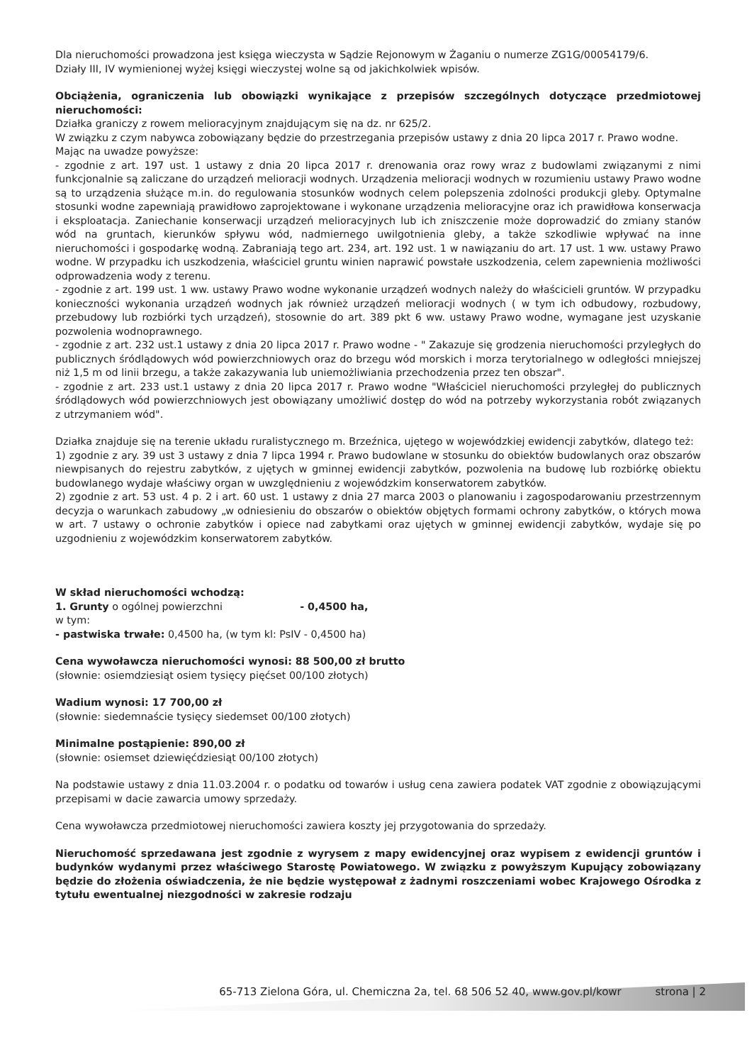Dla nieruchomości prowadzona jest księga wieczysta w Sądzie Rejonowym w Żaganiu o numerze ZG1G/00054179/6.
Działy III, IV wymienionej wyżej księgi wieczystej wolne są od jakichkolwiek wpisów.
Obciążenia, ograniczenia lub obowiązki wynikające z przepisów szczególnych dotyczące przedmiotowej nieruchomości:
Działka graniczy z rowem melioracyjnym znajdującym się na dz. nr 625/2.
W związku z czym nabywca zobowiązany będzie do przestrzegania przepisów ustawy z dnia 20 lipca 2017 r. Prawo wodne.
Mając na uwadze powyższe:
- zgodnie z art. 197 ust. 1 ustawy z dnia 20 lipca 2017 r. drenowania oraz rowy wraz z budowlami związanymi z nimi funkcjonalnie są zaliczane do urządzeń melioracji wodnych. Urządzenia melioracji wodnych w rozumieniu ustawy Prawo wodne są to urządzenia służące m.in. do regulowania stosunków wodnych celem polepszenia zdolności produkcji gleby. Optymalne stosunki wodne zapewniają prawidłowo zaprojektowane i wykonane urządzenia melioracyjne oraz ich prawidłowa konserwacja i eksploatacja. Zaniechanie konserwacji urządzeń melioracyjnych lub ich zniszczenie może doprowadzić do zmiany stanów wód na gruntach, kierunków spływu wód, nadmiernego uwilgotnienia gleby, a także szkodliwie wpływać na inne nieruchomości i gospodarkę wodną. Zabraniają tego art. 234, art. 192 ust. 1 w nawiązaniu do art. 17 ust. 1 ww. ustawy Prawo wodne. W przypadku ich uszkodzenia, właściciel gruntu winien naprawić powstałe uszkodzenia, celem zapewnienia możliwości odprowadzenia wody z terenu.
- zgodnie z art. 199 ust. 1 ww. ustawy Prawo wodne wykonanie urządzeń wodnych należy do właścicieli gruntów. W przypadku konieczności wykonania urządzeń wodnych jak również urządzeń melioracji wodnych ( w tym ich odbudowy, rozbudowy, przebudowy lub rozbiórki tych urządzeń), stosownie do art. 389 pkt 6 ww. ustawy Prawo wodne, wymagane jest uzyskanie pozwolenia wodnoprawnego.
- zgodnie z art. 232 ust.1 ustawy z dnia 20 lipca 2017 r. Prawo wodne - " Zakazuje się grodzenia nieruchomości przyległych do publicznych śródlądowych wód powierzchniowych oraz do brzegu wód morskich i morza terytorialnego w odległości mniejszej niż 1,5 m od linii brzegu, a także zakazywania lub uniemożliwiania przechodzenia przez ten obszar".
- zgodnie z art. 233 ust.1 ustawy z dnia 20 lipca 2017 r. Prawo wodne "Właściciel nieruchomości przyległej do publicznych śródlądowych wód powierzchniowych jest obowiązany umożliwić dostęp do wód na potrzeby wykorzystania robót związanych z utrzymaniem wód".
Działka znajduje się na terenie układu ruralistycznego m. Brzeźnica, ujętego w wojewódzkiej ewidencji zabytków, dlatego też:
1) zgodnie z ary. 39 ust 3 ustawy z dnia 7 lipca 1994 r. Prawo budowlane w stosunku do obiektów budowlanych oraz obszarów niewpisanych do rejestru zabytków, z ujętych w gminnej ewidencji zabytków, pozwolenia na budowę lub rozbiórkę obiektu budowlanego wydaje właściwy organ w uwzględnieniu z wojewódzkim konserwatorem zabytków.
2) zgodnie z art. 53 ust. 4 p. 2 i art. 60 ust. 1 ustawy z dnia 27 marca 2003 o planowaniu i zagospodarowaniu przestrzennym decyzja o warunkach zabudowy „w odniesieniu do obszarów o obiektów objętych formami ochrony zabytków, o których mowa w art. 7 ustawy o ochronie zabytków i opiece nad zabytkami oraz ujętych w gminnej ewidencji zabytków, wydaje się po uzgodnieniu z wojewódzkim konserwatorem zabytków.
W skład nieruchomości wchodzą:
1. Grunty o ogólnej powierzchni - 0,4500 ha,
w tym:
- pastwiska trwałe: 0,4500 ha, (w tym kl: PsIV - 0,4500 ha)
Cena wywoławcza nieruchomości wynosi: 88 500,00 zł brutto
(słownie: osiemdziesiąt osiem tysięcy pięćset 00/100 złotych)
Wadium wynosi: 17 700,00 zł
(słownie: siedemnaście tysięcy siedemset 00/100 złotych)
Minimalne postąpienie: 890,00 zł
(słownie: osiemset dziewięćdziesiąt 00/100 złotych)
Na podstawie ustawy z dnia 11.03.2004 r. o podatku od towarów i usług cena zawiera podatek VAT zgodnie z obowiązującymi przepisami w dacie zawarcia umowy sprzedaży.
Cena wywoławcza przedmiotowej nieruchomości zawiera koszty jej przygotowania do sprzedaży.
Nieruchomość sprzedawana jest zgodnie z wyrysem z mapy ewidencyjnej oraz wypisem z ewidencji gruntów i budynków wydanymi przez właściwego Starostę Powiatowego. W związku z powyższym Kupujący zobowiązany będzie do złożenia oświadczenia, że nie będzie występował z żadnymi roszczeniami wobec Krajowego Ośrodka z tytułu ewentualnej niezgodności w zakresie rodzaju
65-713 Zielona Góra, ul. Chemiczna 2a, tel. 68 506 52 40, www.gov.pl/kowr strona | 2